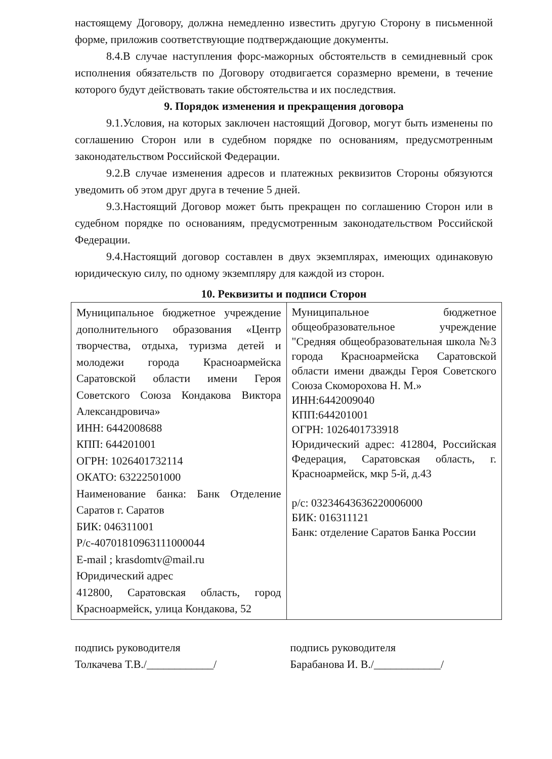настоящему Договору, должна немедленно известить другую Сторону в письменной форме, приложив соответствующие подтверждающие документы.
8.4.В случае наступления форс-мажорных обстоятельств в семидневный срок исполнения обязательств по Договору отодвигается соразмерно времени, в течение которого будут действовать такие обстоятельства и их последствия.
9. Порядок изменения и прекращения договора
9.1.Условия, на которых заключен настоящий Договор, могут быть изменены по соглашению Сторон или в судебном порядке по основаниям, предусмотренным законодательством Российской Федерации.
9.2.В случае изменения адресов и платежных реквизитов Стороны обязуются уведомить об этом друг друга в течение 5 дней.
9.3.Настоящий Договор может быть прекращен по соглашению Сторон или в судебном порядке по основаниям, предусмотренным законодательством Российской Федерации.
9.4.Настоящий договор составлен в двух экземплярах, имеющих одинаковую юридическую силу, по одному экземпляру для каждой из сторон.
10. Реквизиты и подписи Сторон
| Муниципальное бюджетное учреждение дополнительного образования «Центр творчества, отдыха, туризма детей и молодежи города Красноармейска Саратовской области имени Героя Советского Союза Кондакова Виктора Александровича» ИНН: 6442008688 КПП: 644201001 ОГРН: 1026401732114 ОКАТО: 63222501000 Наименование банка: Банк Отделение Саратов г. Саратов БИК: 046311001 Р/с-40701810963111000044 E-mail ; krasdomtv@mail.ru Юридический адрес 412800, Саратовская область, город Красноармейск, улица Кондакова, 52 | Муниципальное бюджетное общеобразовательное учреждение "Средняя общеобразовательная школа №3 города Красноармейска Саратовской области имени дважды Героя Советского Союза Скоморохова Н. М.» ИНН:6442009040 КПП:644201001 ОГРН: 1026401733918 Юридический адрес: 412804, Российская Федерация, Саратовская область, г. Красноармейск, мкр 5-й, д.43 р/с: 03234643636220006000 БИК: 016311121 Банк: отделение Саратов Банка России |
подпись руководителя
Толкачева Т.В./____________/
подпись руководителя
Барабанова И. В./____________/